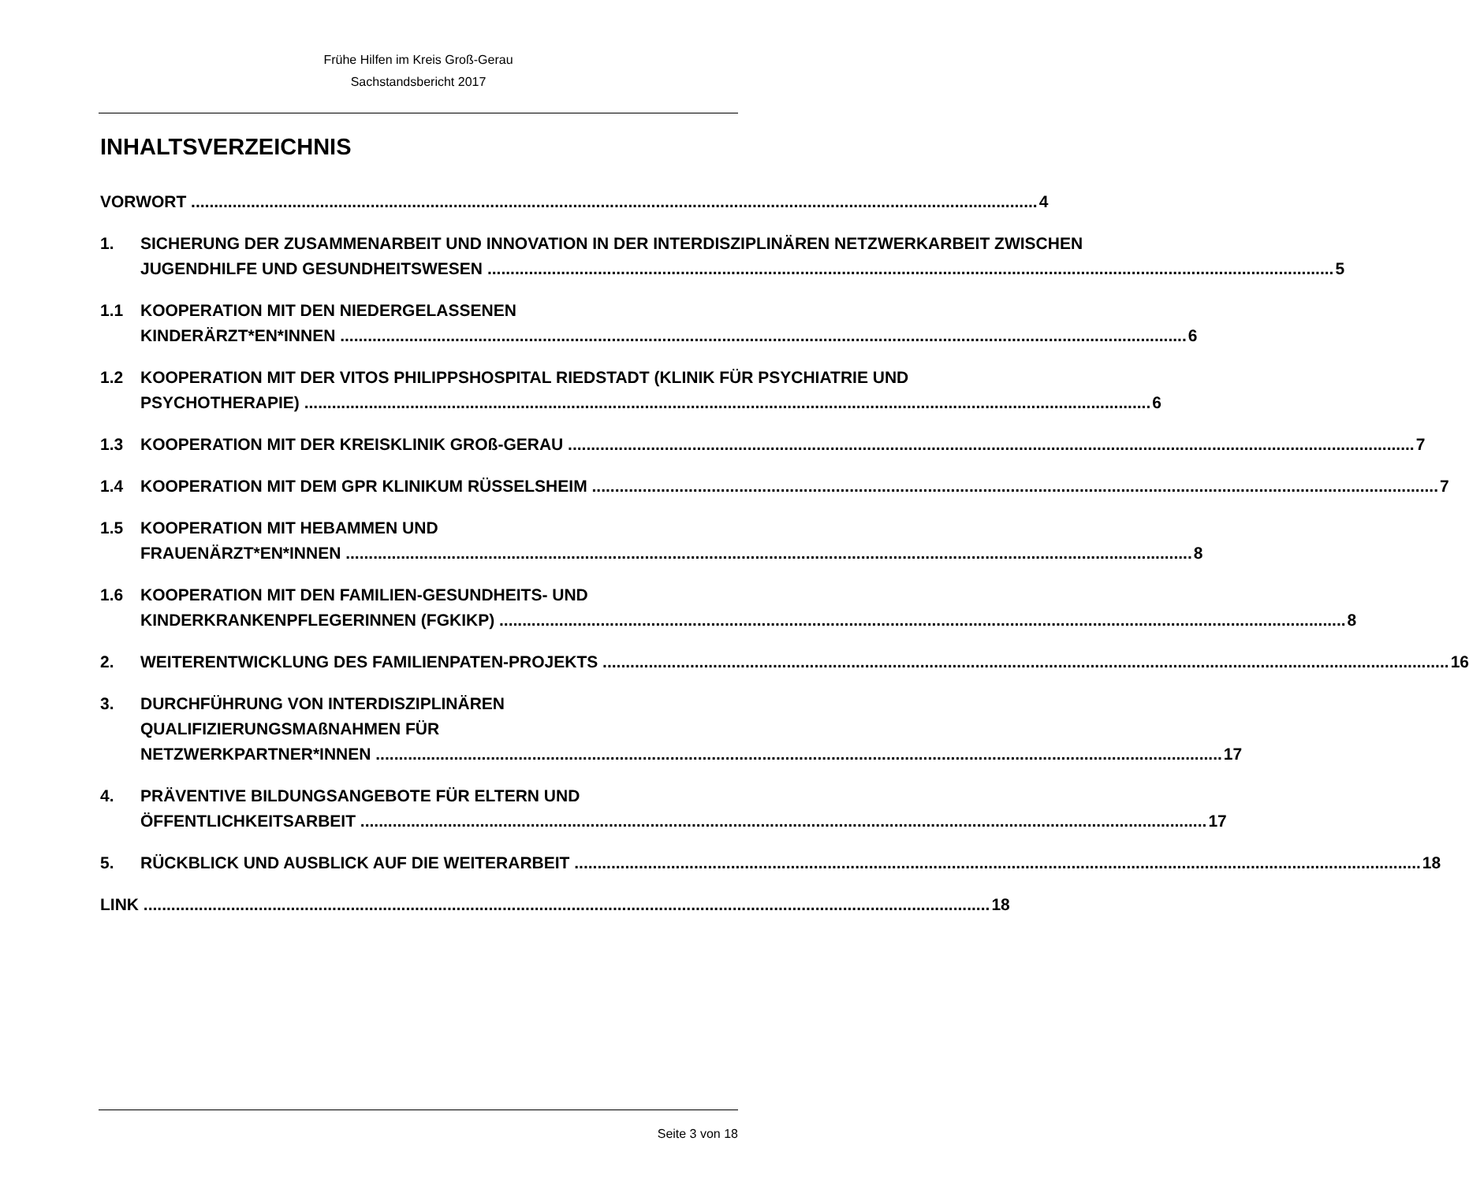Frühe Hilfen im Kreis Groß-Gerau
Sachstandsbericht 2017
INHALTSVERZEICHNIS
VORWORT 4
1. SICHERUNG DER ZUSAMMENARBEIT UND INNOVATION IN DER INTERDISZIPLINÄREN NETZWERKARBEIT ZWISCHEN
JUGENDHILFE UND GESUNDHEITSWESEN 5
1.1 KOOPERATION MIT DEN NIEDERGELASSENEN
KINDERÄRZT*EN*INNEN 6
1.2 KOOPERATION MIT DER VITOS PHILIPPSHOSPITAL RIEDSTADT (KLINIK FÜR PSYCHIATRIE UND
PSYCHOTHERAPIE) 6
1.3 KOOPERATION MIT DER KREISKLINIK GROß-GERAU 7
1.4 KOOPERATION MIT DEM GPR KLINIKUM RÜSSELSHEIM 7
1.5 KOOPERATION MIT HEBAMMEN UND
FRAUENÄRZT*EN*INNEN 8
1.6 KOOPERATION MIT DEN FAMILIEN-GESUNDHEITS- UND
KINDERKRANKENPFLEGERINNEN (FGKIKP) 8
2. WEITERENTWICKLUNG DES FAMILIENPATEN-PROJEKTS 16
3. DURCHFÜHRUNG VON INTERDISZIPLINÄREN
QUALIFIZIERUNGSMAßNAHMEN FÜR
NETZWERKPARTNER*INNEN 17
4. PRÄVENTIVE BILDUNGSANGEBOTE FÜR ELTERN UND
ÖFFENTLICHKEITSARBEIT 17
5. RÜCKBLICK UND AUSBLICK AUF DIE WEITERARBEIT 18
LINK 18
Seite 3 von 18